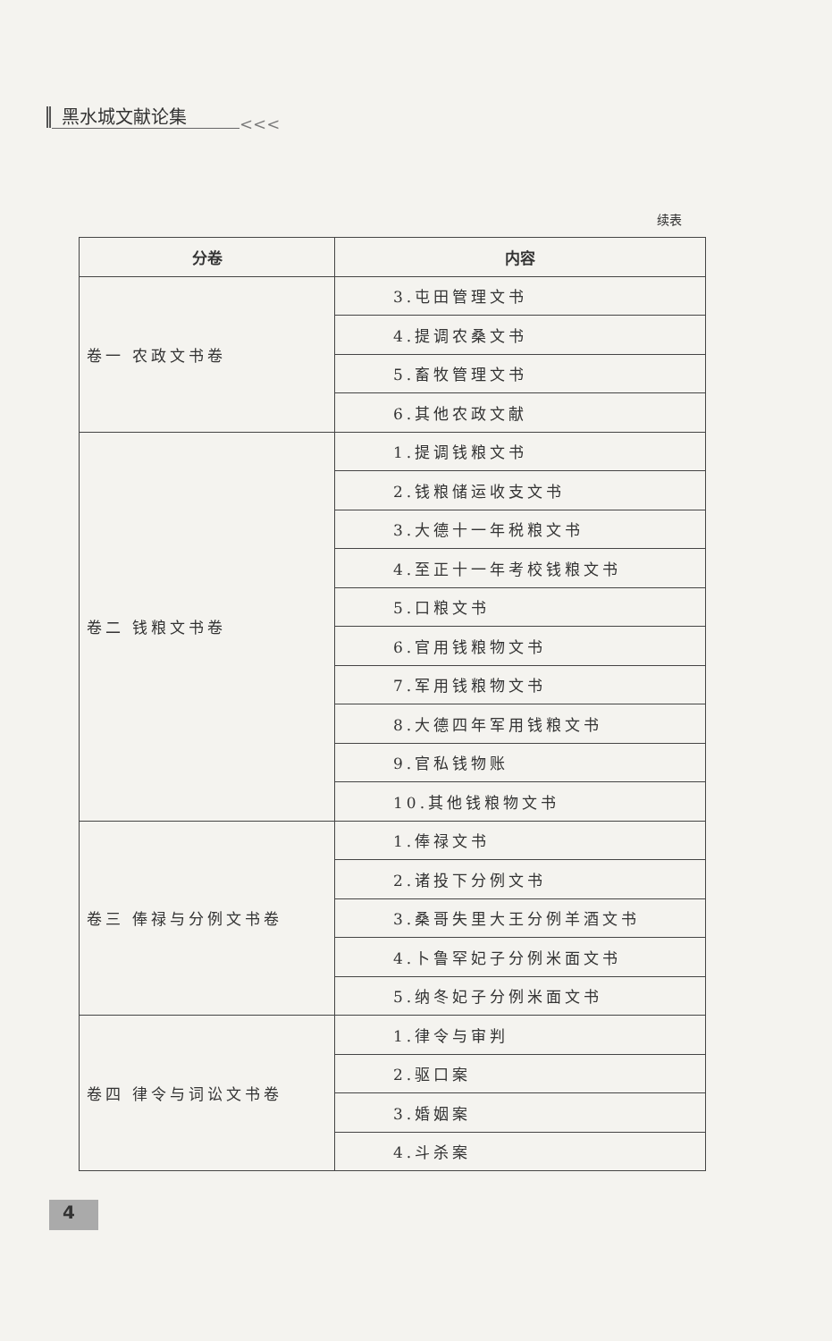黑水城文献论集
<<<
续表
| 分卷 | 内容 |
| --- | --- |
| 卷一 农政文书卷 | 3.屯田管理文书 |
| | 4.提调农桑文书 |
| | 5.畜牧管理文书 |
| | 6.其他农政文献 |
| 卷二 钱粮文书卷 | 1.提调钱粮文书 |
| | 2.钱粮储运收支文书 |
| | 3.大德十一年税粮文书 |
| | 4.至正十一年考校钱粮文书 |
| | 5.口粮文书 |
| | 6.官用钱粮物文书 |
| | 7.军用钱粮物文书 |
| | 8.大德四年军用钱粮文书 |
| | 9.官私钱物账 |
| | 10.其他钱粮物文书 |
| 卷三 俸禄与分例文书卷 | 1.俸禄文书 |
| | 2.诸投下分例文书 |
| | 3.桑哥失里大王分例羊酒文书 |
| | 4.卜鲁罕妃子分例米面文书 |
| | 5.纳冬妃子分例米面文书 |
| 卷四 律令与词讼文书卷 | 1.律令与审判 |
| | 2.驱口案 |
| | 3.婚姻案 |
| | 4.斗杀案 |
4